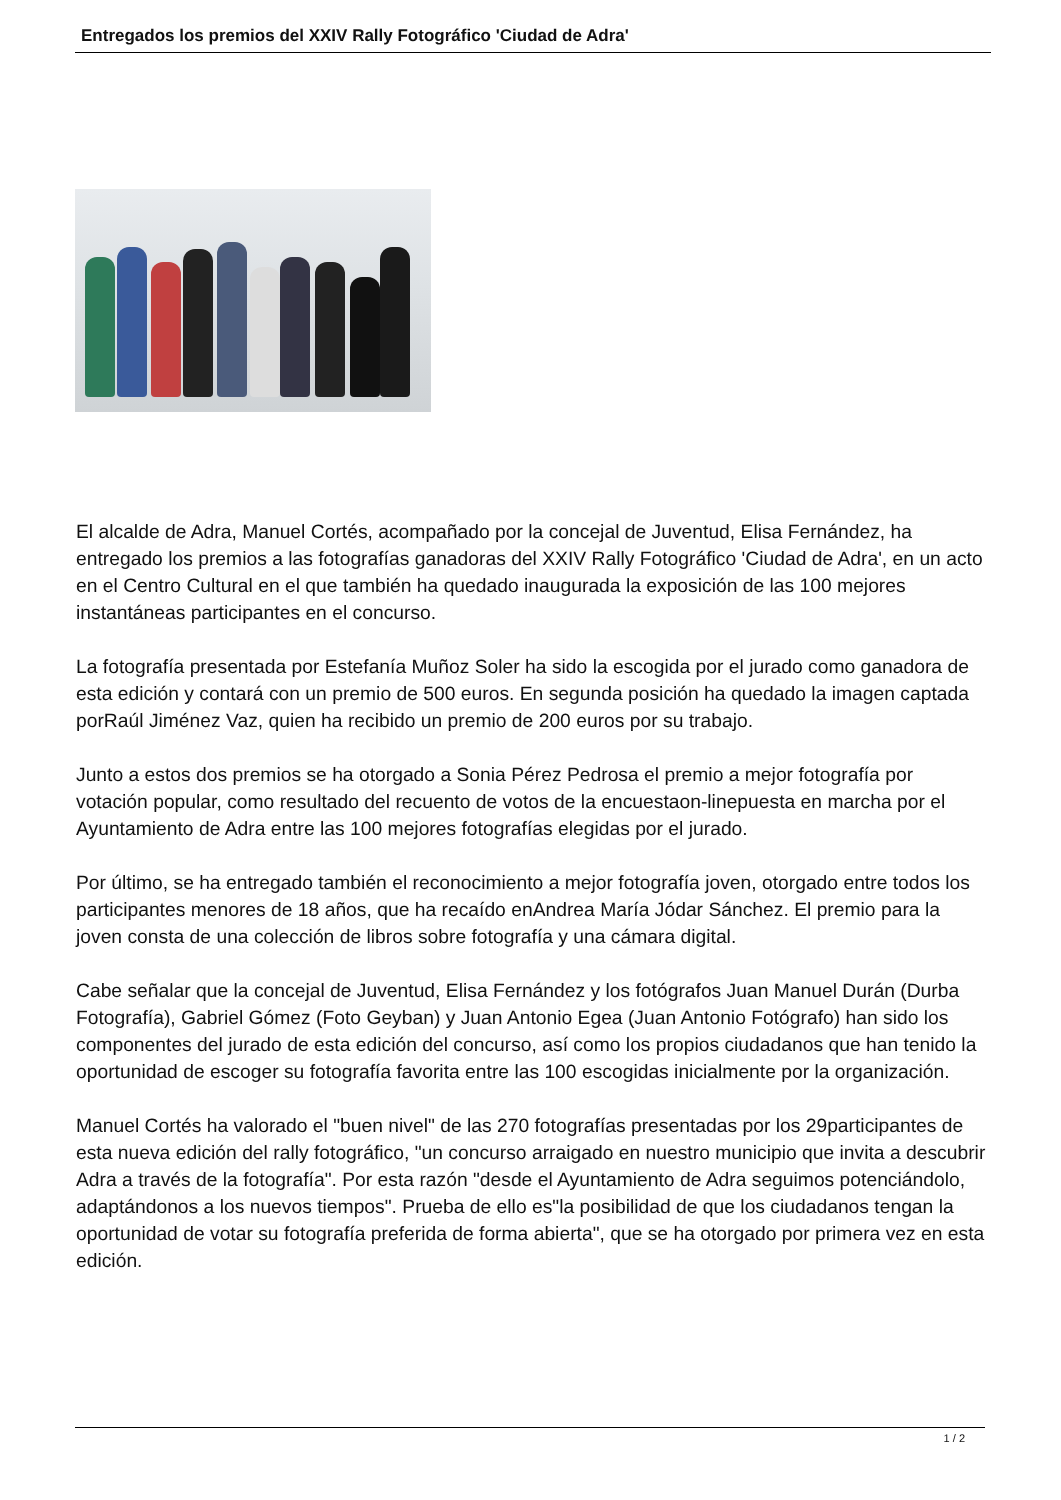Entregados los premios del XXIV Rally Fotográfico 'Ciudad de Adra'
El alcalde de Adra, Manuel Cortés, acompañado por la concejal de Juventud, Elisa Fernández, ha entregado los premios a las fotografías ganadoras del XXIV Rally Fotográfico 'Ciudad de Adra', en un acto en el Centro Cultural en el que también ha quedado inaugurada la exposición de las 100 mejores instantáneas participantes en el concurso.
La fotografía presentada por Estefanía Muñoz Soler ha sido la escogida por el jurado como ganadora de esta edición y contará con un premio de 500 euros. En segunda posición ha quedado la imagen captada porRaúl Jiménez Vaz, quien ha recibido un premio de 200 euros por su trabajo.
Junto a estos dos premios se ha otorgado a Sonia Pérez Pedrosa el premio a mejor fotografía por votación popular, como resultado del recuento de votos de la encuestaon-linepuesta en marcha por el Ayuntamiento de Adra entre las 100 mejores fotografías elegidas por el jurado.
Por último, se ha entregado también el reconocimiento a mejor fotografía joven, otorgado entre todos los participantes menores de 18 años, que ha recaído enAndrea María Jódar Sánchez. El premio para la joven consta de una colección de libros sobre fotografía y una cámara digital.
Cabe señalar que la concejal de Juventud, Elisa Fernández y los fotógrafos Juan Manuel Durán (Durba Fotografía), Gabriel Gómez (Foto Geyban) y Juan Antonio Egea (Juan Antonio Fotógrafo) han sido los componentes del jurado de esta edición del concurso, así como los propios ciudadanos que han tenido la oportunidad de escoger su fotografía favorita entre las 100 escogidas inicialmente por la organización.
Manuel Cortés ha valorado el "buen nivel" de las 270 fotografías presentadas por los 29participantes de esta nueva edición del rally fotográfico, "un concurso arraigado en nuestro municipio que invita a descubrir Adra a través de la fotografía". Por esta razón "desde el Ayuntamiento de Adra seguimos potenciándolo, adaptándonos a los nuevos tiempos". Prueba de ello es"la posibilidad de que los ciudadanos tengan la oportunidad de votar su fotografía preferida de forma abierta", que se ha otorgado por primera vez en esta edición.
1 / 2